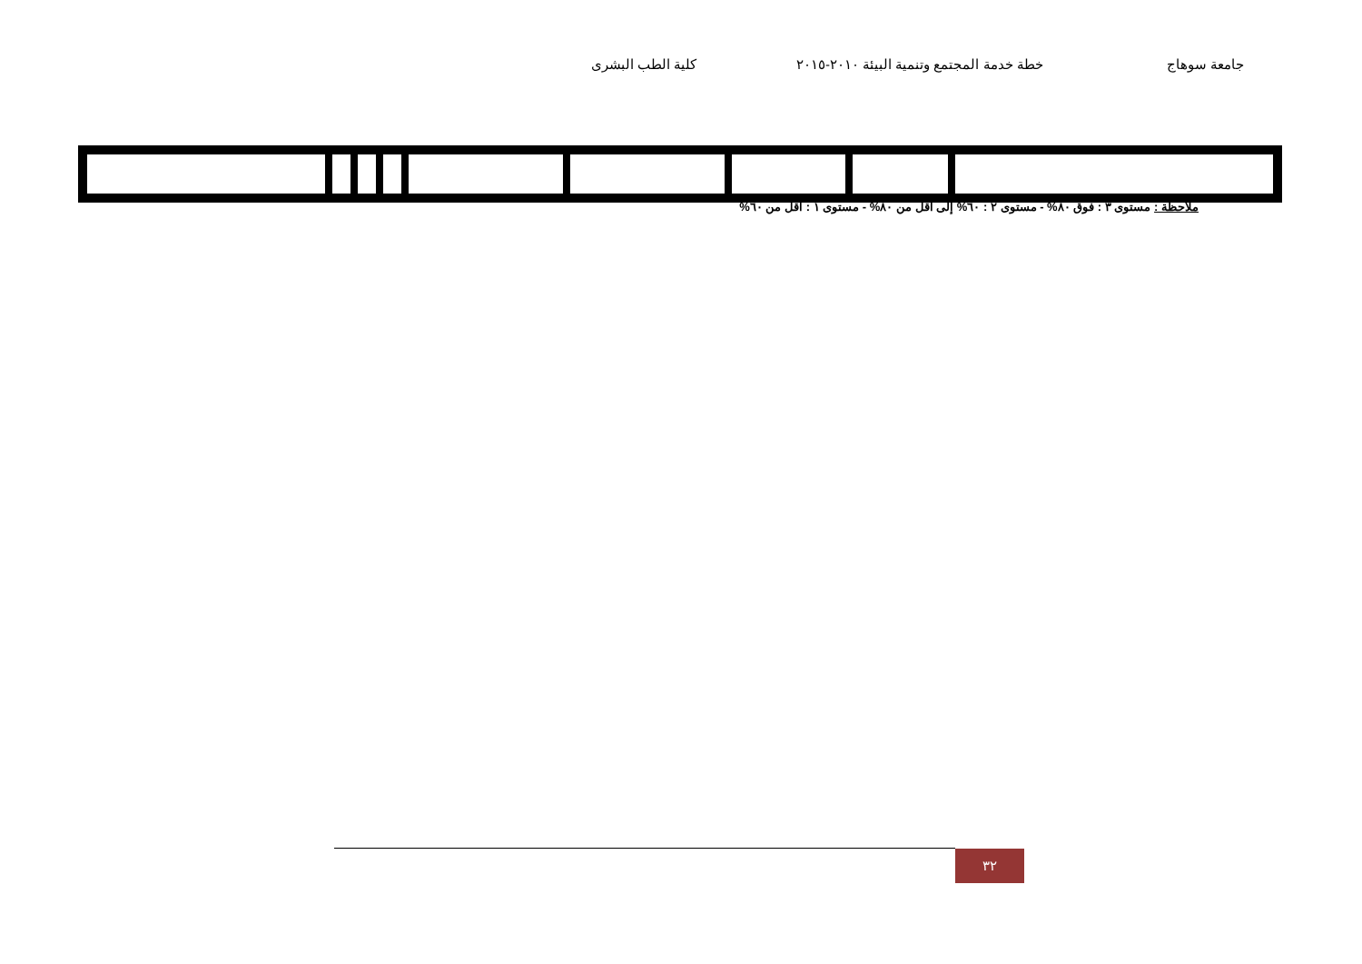جامعة سوهاج خطة خدمة المجتمع وتنمية البيئة ٢٠١٠-٢٠١٥ كلية الطب البشرى
ملاحظة : مستوى ٣ : فوق ٨٠% - مستوى ٢ : ٦٠% إلى أقل من ٨٠% - مستوى ١ : أقل من ٦٠%
٣٢